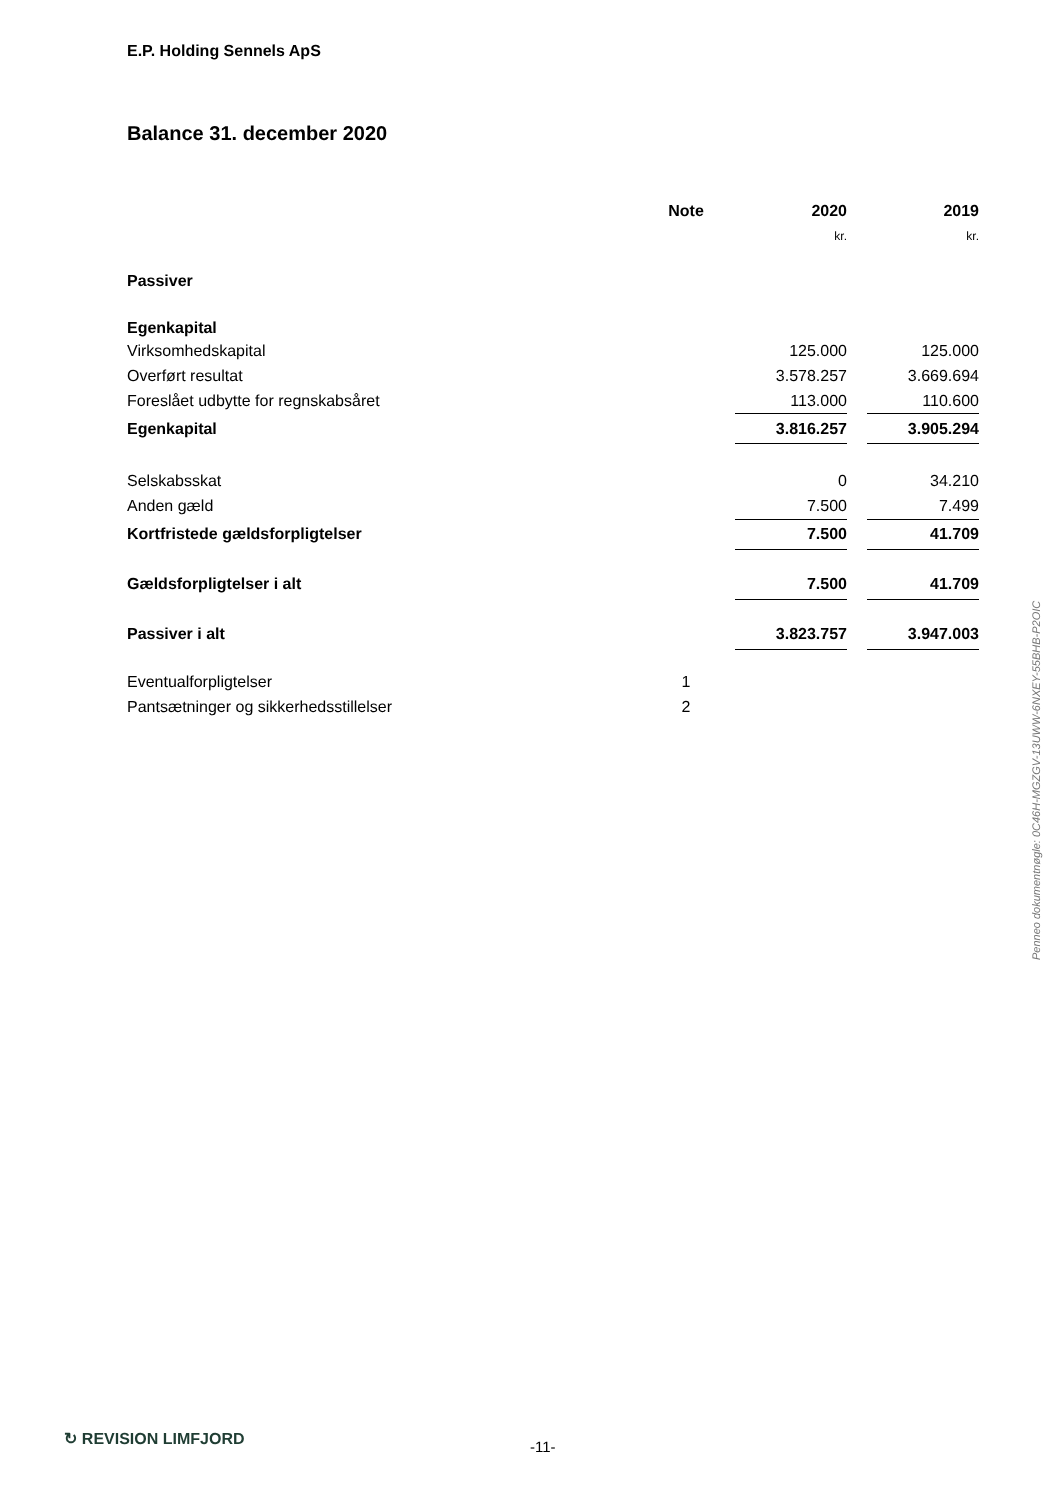E.P. Holding Sennels ApS
Balance 31. december 2020
| | Note | | 2020 | | 2019 |
| --- | --- | --- | --- | --- | --- |
| | | | kr. | | kr. |
| Passiver | | | | | |
| Egenkapital | | | | | |
| Virksomhedskapital | | | 125.000 | | 125.000 |
| Overført resultat | | | 3.578.257 | | 3.669.694 |
| Foreslået udbytte for regnskabsåret | | | 113.000 | | 110.600 |
| Egenkapital | | | 3.816.257 | | 3.905.294 |
| Selskabsskat | | | 0 | | 34.210 |
| Anden gæld | | | 7.500 | | 7.499 |
| Kortfristede gældsforpligtelser | | | 7.500 | | 41.709 |
| Gældsforpligtelser i alt | | | 7.500 | | 41.709 |
| Passiver i alt | | | 3.823.757 | | 3.947.003 |
| Eventualforpligtelser | 1 | | | | |
| Pantsætninger og sikkerhedsstillelser | 2 | | | | |
Penneo dokumentnøgle: 0C46H-MGZGV-13UWW-6NXEY-55BHB-P2OIC
↻ REVISION LIMFJORD -11-